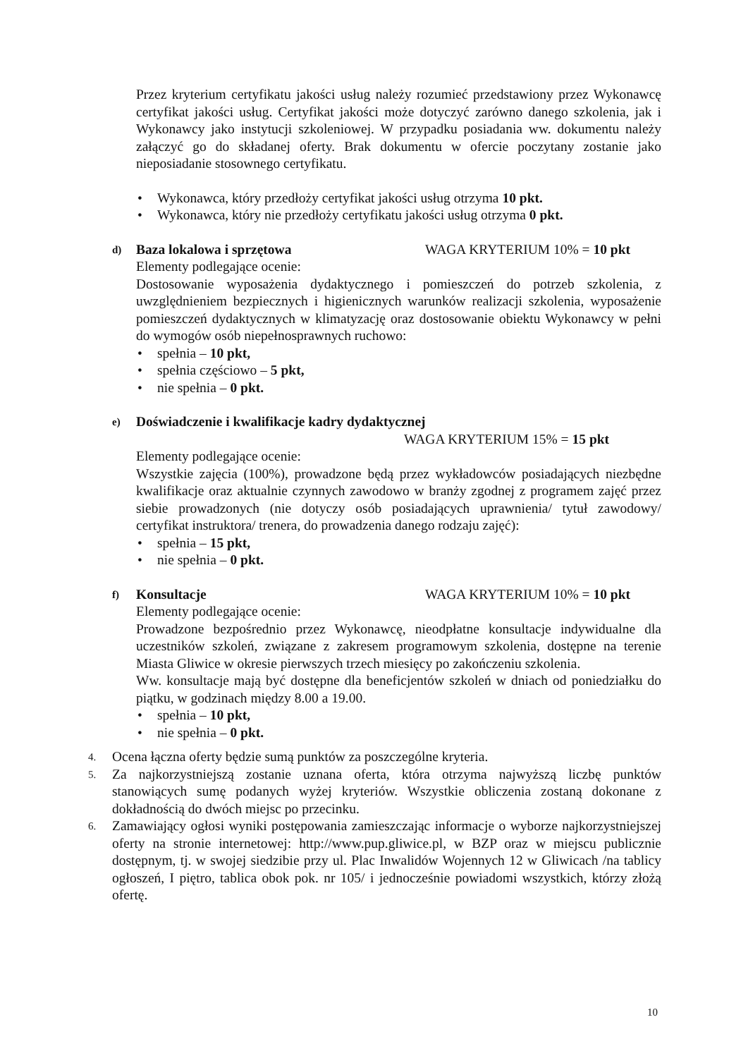Przez kryterium certyfikatu jakości usług należy rozumieć przedstawiony przez Wykonawcę certyfikat jakości usług. Certyfikat jakości może dotyczyć zarówno danego szkolenia, jak i Wykonawcy jako instytucji szkoleniowej. W przypadku posiadania ww. dokumentu należy załączyć go do składanej oferty. Brak dokumentu w ofercie poczytany zostanie jako nieposiadanie stosownego certyfikatu.
• Wykonawca, który przedłoży certyfikat jakości usług otrzyma 10 pkt.
• Wykonawca, który nie przedłoży certyfikatu jakości usług otrzyma 0 pkt.
d)
Baza lokalowa i sprzętowa WAGA KRYTERIUM 10% = 10 pkt
Elementy podlegające ocenie:
Dostosowanie wyposażenia dydaktycznego i pomieszczeń do potrzeb szkolenia, z uwzględnieniem bezpiecznych i higienicznych warunków realizacji szkolenia, wyposażenie pomieszczeń dydaktycznych w klimatyzację oraz dostosowanie obiektu Wykonawcy w pełni do wymogów osób niepełnosprawnych ruchowo:
• spełnia – 10 pkt,
• spełnia częściowo – 5 pkt,
• nie spełnia – 0 pkt.
e)
Doświadczenie i kwalifikacje kadry dydaktycznej
WAGA KRYTERIUM 15% = 15 pkt
Elementy podlegające ocenie:
Wszystkie zajęcia (100%), prowadzone będą przez wykładowców posiadających niezbędne kwalifikacje oraz aktualnie czynnych zawodowo w branży zgodnej z programem zajęć przez siebie prowadzonych (nie dotyczy osób posiadających uprawnienia/ tytuł zawodowy/ certyfikat instruktora/ trenera, do prowadzenia danego rodzaju zajęć):
• spełnia – 15 pkt,
• nie spełnia – 0 pkt.
f)
Konsultacje WAGA KRYTERIUM 10% = 10 pkt
Elementy podlegające ocenie:
Prowadzone bezpośrednio przez Wykonawcę, nieodpłatne konsultacje indywidualne dla uczestników szkoleń, związane z zakresem programowym szkolenia, dostępne na terenie Miasta Gliwice w okresie pierwszych trzech miesięcy po zakończeniu szkolenia.
Ww. konsultacje mają być dostępne dla beneficjentów szkoleń w dniach od poniedziałku do piątku, w godzinach między 8.00 a 19.00.
• spełnia – 10 pkt,
• nie spełnia – 0 pkt.
4.
Ocena łączna oferty będzie sumą punktów za poszczególne kryteria.
5.
Za najkorzystniejszą zostanie uznana oferta, która otrzyma najwyższą liczbę punktów stanowiących sumę podanych wyżej kryteriów. Wszystkie obliczenia zostaną dokonane z dokładnością do dwóch miejsc po przecinku.
6.
Zamawiający ogłosi wyniki postępowania zamieszczając informacje o wyborze najkorzystniejszej oferty na stronie internetowej: http://www.pup.gliwice.pl, w BZP oraz w miejscu publicznie dostępnym, tj. w swojej siedzibie przy ul. Plac Inwalidów Wojennych 12 w Gliwicach /na tablicy ogłoszeń, I piętro, tablica obok pok. nr 105/ i jednocześnie powiadomi wszystkich, którzy złożą ofertę.
10